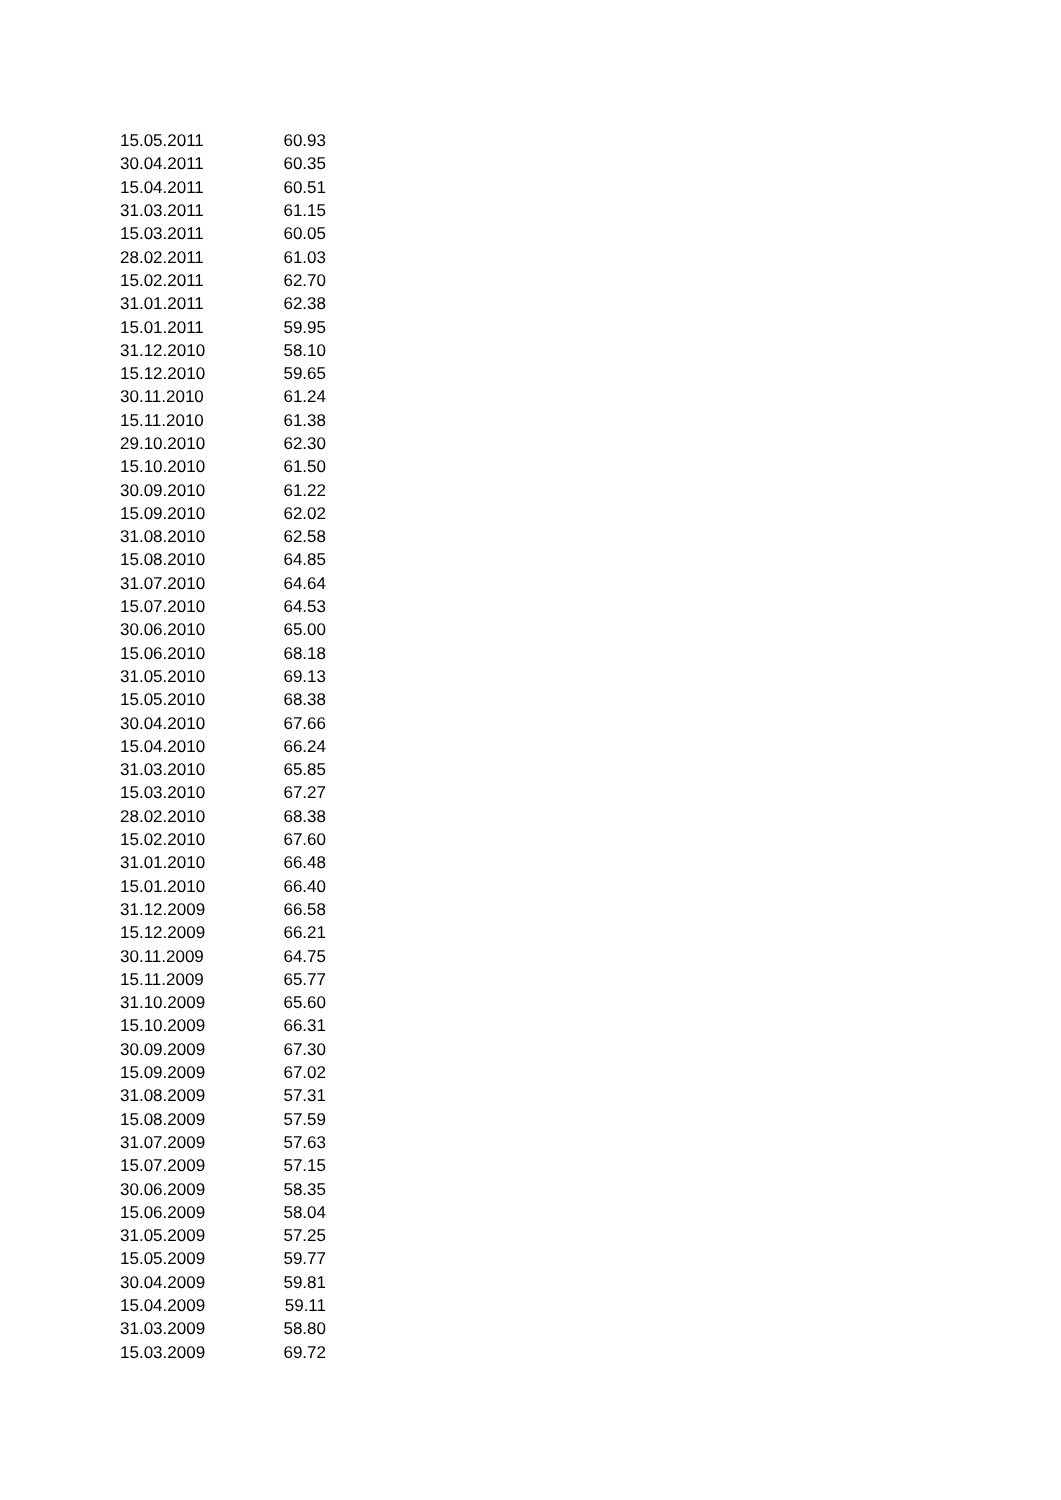| 15.05.2011 | 60.93 |
| 30.04.2011 | 60.35 |
| 15.04.2011 | 60.51 |
| 31.03.2011 | 61.15 |
| 15.03.2011 | 60.05 |
| 28.02.2011 | 61.03 |
| 15.02.2011 | 62.70 |
| 31.01.2011 | 62.38 |
| 15.01.2011 | 59.95 |
| 31.12.2010 | 58.10 |
| 15.12.2010 | 59.65 |
| 30.11.2010 | 61.24 |
| 15.11.2010 | 61.38 |
| 29.10.2010 | 62.30 |
| 15.10.2010 | 61.50 |
| 30.09.2010 | 61.22 |
| 15.09.2010 | 62.02 |
| 31.08.2010 | 62.58 |
| 15.08.2010 | 64.85 |
| 31.07.2010 | 64.64 |
| 15.07.2010 | 64.53 |
| 30.06.2010 | 65.00 |
| 15.06.2010 | 68.18 |
| 31.05.2010 | 69.13 |
| 15.05.2010 | 68.38 |
| 30.04.2010 | 67.66 |
| 15.04.2010 | 66.24 |
| 31.03.2010 | 65.85 |
| 15.03.2010 | 67.27 |
| 28.02.2010 | 68.38 |
| 15.02.2010 | 67.60 |
| 31.01.2010 | 66.48 |
| 15.01.2010 | 66.40 |
| 31.12.2009 | 66.58 |
| 15.12.2009 | 66.21 |
| 30.11.2009 | 64.75 |
| 15.11.2009 | 65.77 |
| 31.10.2009 | 65.60 |
| 15.10.2009 | 66.31 |
| 30.09.2009 | 67.30 |
| 15.09.2009 | 67.02 |
| 31.08.2009 | 57.31 |
| 15.08.2009 | 57.59 |
| 31.07.2009 | 57.63 |
| 15.07.2009 | 57.15 |
| 30.06.2009 | 58.35 |
| 15.06.2009 | 58.04 |
| 31.05.2009 | 57.25 |
| 15.05.2009 | 59.77 |
| 30.04.2009 | 59.81 |
| 15.04.2009 | 59.11 |
| 31.03.2009 | 58.80 |
| 15.03.2009 | 69.72 |